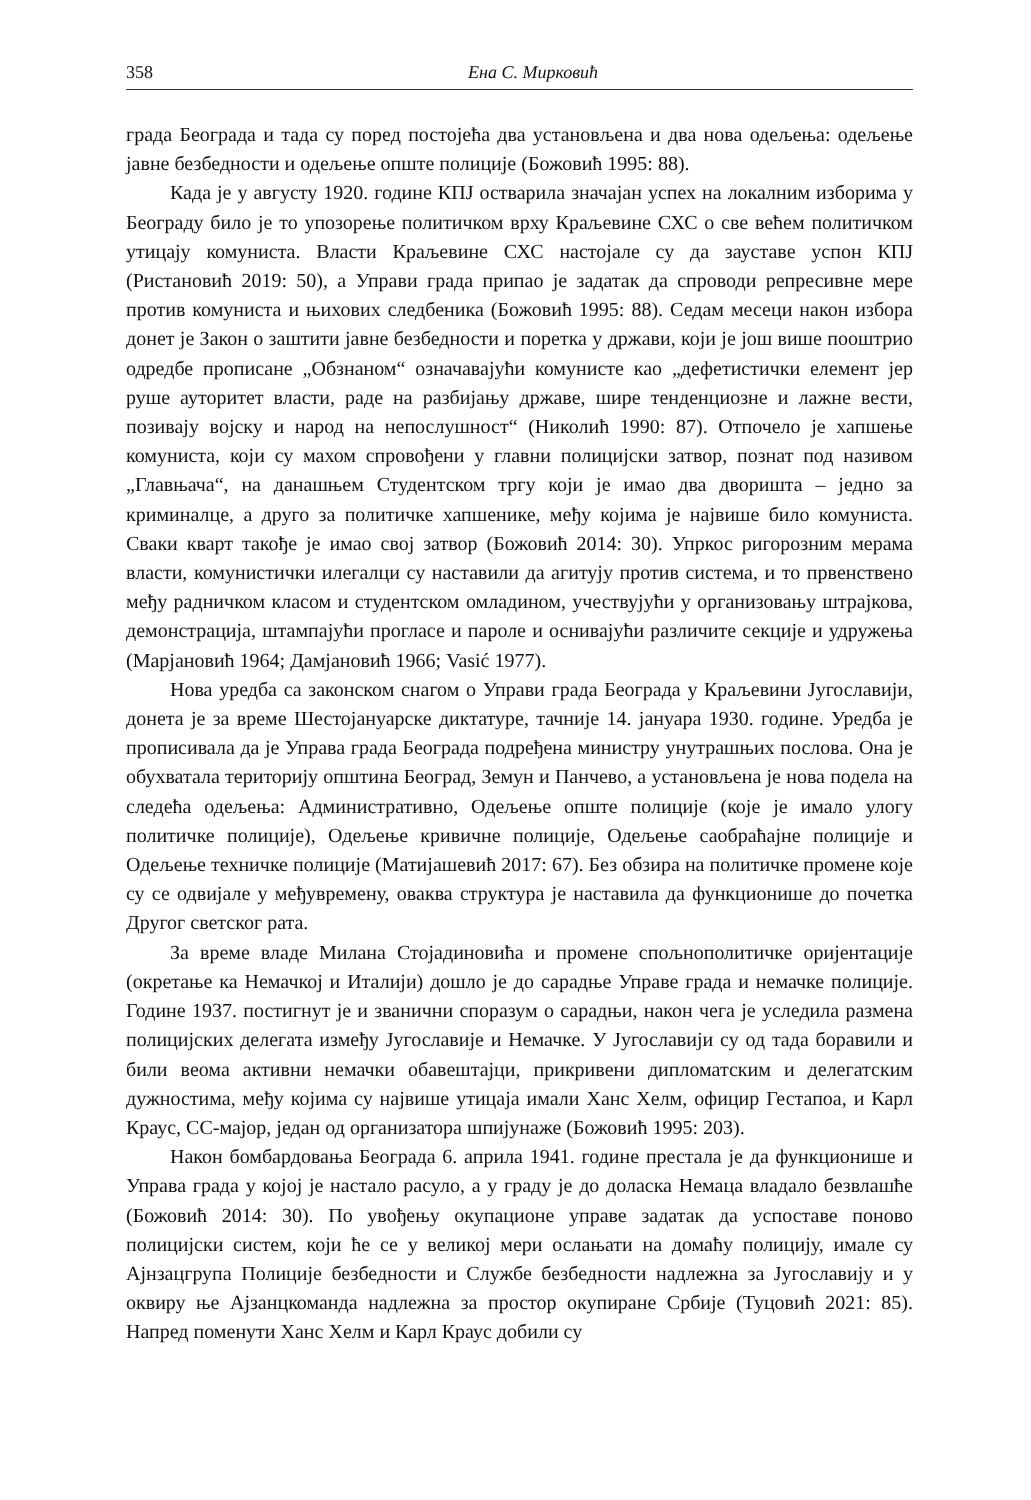358 Ена С. Мирковић
града Београда и тада су поред постојећа два установљена и два нова одељења: одељење јавне безбедности и одељење опште полиције (Божовић 1995: 88).
Када је у августу 1920. године КПЈ остварила значајан успех на локалним изборима у Београду било је то упозорење политичком врху Краљевине СХС о све већем политичком утицају комуниста. Власти Краљевине СХС настојале су да зауставе успон КПЈ (Ристановић 2019: 50), а Управи града припао је задатак да спроводи репресивне мере против комуниста и њихових следбеника (Божовић 1995: 88). Седам месеци након избора донет је Закон о заштити јавне безбедности и поретка у држави, који је још више пооштрио одредбе прописане „Обзнаном“ означавајући комунисте као „дефетистички елемент јер руше ауторитет власти, раде на разбијању државе, шире тенденциозне и лажне вести, позивају војску и народ на непослушност“ (Николић 1990: 87). Отпочело је хапшење комуниста, који су махом спровођени у главни полицијски затвор, познат под називом „Главњача“, на данашњем Студентском тргу који је имао два дворишта – једно за криминалце, а друго за политичке хапшенике, међу којима је највише било комуниста. Сваки кварт такође је имао свој затвор (Божовић 2014: 30). Упркос ригорозним мерама власти, комунистички илегалци су наставили да агитују против система, и то првенствено међу радничком класом и студентском омладином, учествујући у организовању штрајкова, демонстрација, штампајући прогласе и пароле и оснивајући различите секције и удружења (Марјановић 1964; Дамјановић 1966; Vasić 1977).
Нова уредба са законском снагом о Управи града Београда у Краљевини Југославији, донета је за време Шестојануарске диктатуре, тачније 14. јануара 1930. године. Уредба је прописивала да је Управа града Београда подређена министру унутрашњих послова. Она је обухватала територију општина Београд, Земун и Панчево, а установљена је нова подела на следећа одељења: Административно, Одељење опште полиције (које је имало улогу политичке полиције), Одељење кривичне полиције, Одељење саобраћајне полиције и Одељење техничке полиције (Матијашевић 2017: 67). Без обзира на политичке промене које су се одвијале у међувремену, оваква структура је наставила да функционише до почетка Другог светског рата.
За време владе Милана Стојадиновића и промене спољнополитичке оријентације (окретање ка Немачкој и Италији) дошло је до сарадње Управе града и немачке полиције. Године 1937. постигнут је и званични споразум о сарадњи, након чега је уследила размена полицијских делегата између Југославије и Немачке. У Југославији су од тада боравили и били веома активни немачки обавештајци, прикривени дипломатским и делегатским дужностима, међу којима су највише утицаја имали Ханс Хелм, официр Гестапоа, и Карл Краус, СС-мајор, један од организатора шпијунаже (Божовић 1995: 203).
Након бомбардовања Београда 6. априла 1941. године престала је да функционише и Управа града у којој је настало расуло, а у граду је до доласка Немаца владало безвлашће (Божовић 2014: 30). По увођењу окупационе управе задатак да успоставе поново полицијски систем, који ће се у великој мери ослањати на домаћу полицију, имале су Ајнзацгрупа Полиције безбедности и Службе безбедности надлежна за Југославију и у оквиру ње Ајзанцкоманда надлежна за простор окупиране Србије (Туцовић 2021: 85). Напред поменути Ханс Хелм и Карл Краус добили су